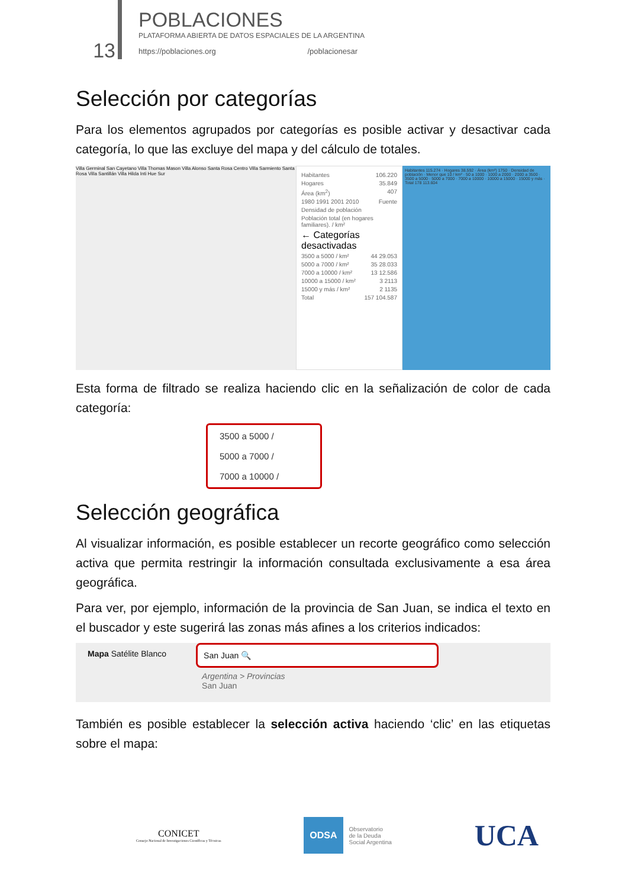13
POBLACIONES
PLATAFORMA ABIERTA DE DATOS ESPACIALES DE LA ARGENTINA
https://poblaciones.org /poblacionesar
Selección por categorías
Para los elementos agrupados por categorías es posible activar y desactivar cada categoría, lo que las excluye del mapa y del cálculo de totales.
Villa Germinal San Cayetano Villa Thomas Mason Villa Alonso Santa Rosa Centro Villa Sarmiento Santa Rosa Villa Santillán Villa Hilda Inti Hue Sur
Habitantes 106.220
Hogares 35.849
Área (km<sup>2</sup>) 407
1980 1991 2001 2010 Fuente
Densidad de población
Población total (en hogares familiares). / km²
← Categorías desactivadas
3500 a 5000 / km² 44 29.053
5000 a 7000 / km² 35 28.033
7000 a 10000 / km² 13 12.586
10000 a 15000 / km² 3 2113
15000 y más / km² 2 1135
Total 157 104.587
Habitantes 115.274 · Hogares 38.592 · Área (km²) 1750 · Densidad de población · Menor que 10 / km² · 50 a 1000 · 1000 a 2000 · 2000 a 3500 · 3500 a 5000 · 5000 a 7000 · 7000 a 10000 · 10000 a 15000 · 15000 y más · Total 178 113.604
Esta forma de filtrado se realiza haciendo clic en la señalización de color de cada categoría:
3500 a 5000 /
5000 a 7000 /
7000 a 10000 /
Selección geográfica
Al visualizar información, es posible establecer un recorte geográfico como selección activa que permita restringir la información consultada exclusivamente a esa área geográfica.
Para ver, por ejemplo, información de la provincia de San Juan, se indica el texto en el buscador y este sugerirá las zonas más afines a los criterios indicados:
Mapa Satélite Blanco San Juan 🔍
Argentina > Provincias
San Juan
También es posible establecer la selección activa haciendo ‘clic’ en las etiquetas sobre el mapa:
CONICET
Consejo Nacional de Investigaciones Científicas y Técnicas
ODSA
Observatorio
de la Deuda
Social Argentina
UCA